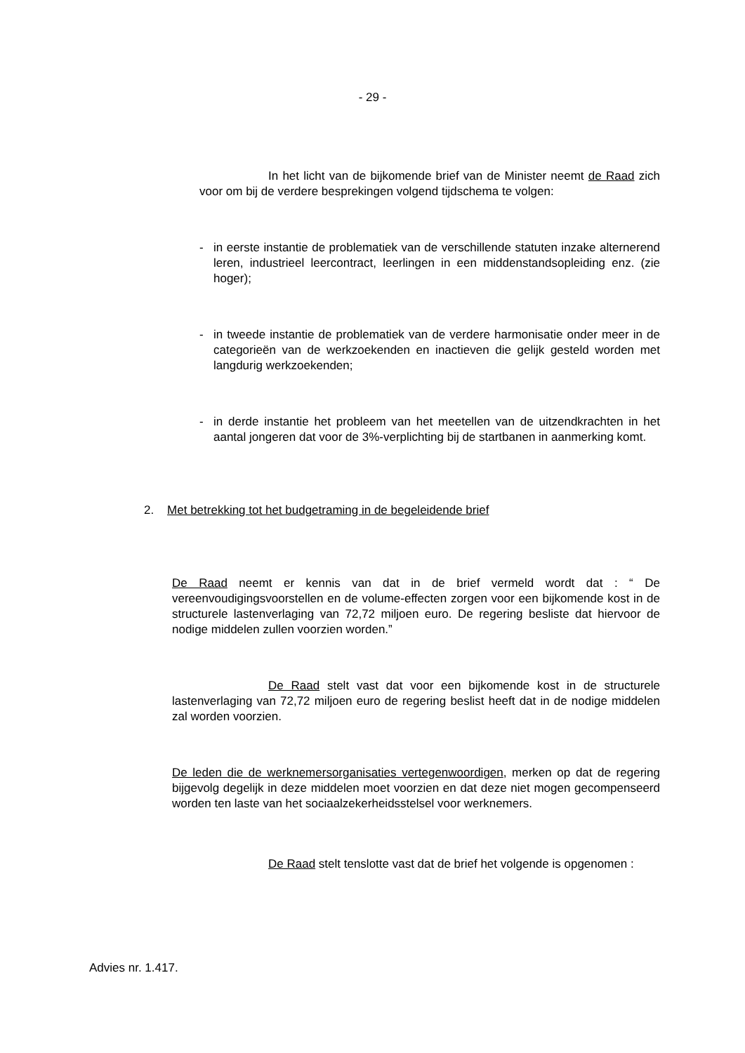- 29 -
In het licht van de bijkomende brief van de Minister neemt de Raad zich voor om bij de verdere besprekingen volgend tijdschema te volgen:
- in eerste instantie de problematiek van de verschillende statuten inzake alternerend leren, industrieel leercontract, leerlingen in een middenstandsopleiding enz. (zie hoger);
- in tweede instantie de problematiek van de verdere harmonisatie onder meer in de categorieën van de werkzoekenden en inactieven die gelijk gesteld worden met langdurig werkzoekenden;
- in derde instantie het probleem van het meetellen van de uitzendkrachten in het aantal jongeren dat voor de 3%-verplichting bij de startbanen in aanmerking komt.
2. Met betrekking tot het budgetraming in de begeleidende brief
De Raad neemt er kennis van dat in de brief vermeld wordt dat : “ De vereenvoudigingsvoorstellen en de volume-effecten zorgen voor een bijkomende kost in de structurele lastenverlaging van 72,72 miljoen euro. De regering besliste dat hiervoor de nodige middelen zullen voorzien worden.”
De Raad stelt vast dat voor een bijkomende kost in de structurele lastenverlaging van 72,72 miljoen euro de regering beslist heeft dat in de nodige middelen zal worden voorzien.
De leden die de werknemersorganisaties vertegenwoordigen, merken op dat de regering bijgevolg degelijk in deze middelen moet voorzien en dat deze niet mogen gecompenseerd worden ten laste van het sociaalzekerheidsstelsel voor werknemers.
De Raad stelt tenslotte vast dat de brief het volgende is opgenomen :
Advies nr. 1.417.